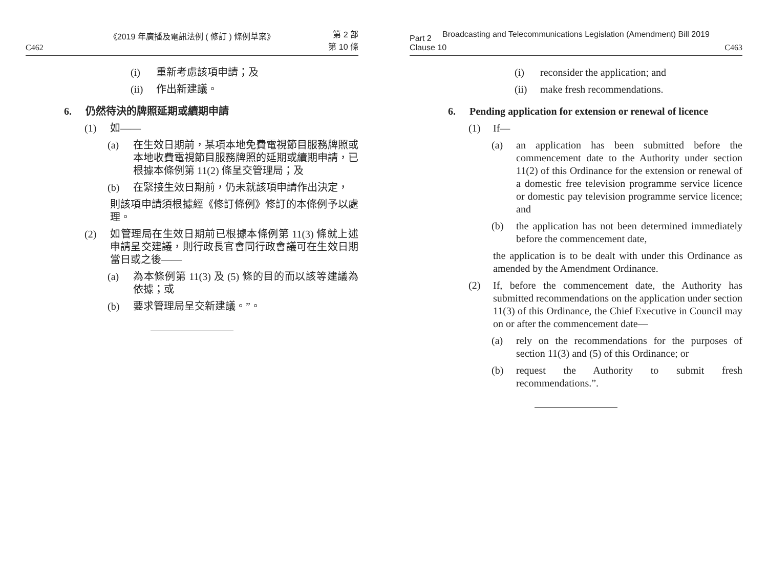《2019 年廣播及電訊法例 ( 修訂 ) 條例草案》
C462 第 2 部
第 10 條
(i) 重新考慮該項申請；及
(ii) 作出新建議。
6. 仍然待決的牌照延期或續期申請
(1) 如——
(a) 在生效日期前，某項本地免費電視節目服務牌照或本地收費電視節目服務牌照的延期或續期申請，已根據本條例第 11(2) 條呈交管理局；及
(b) 在緊接生效日期前，仍未就該項申請作出決定，
則該項申請須根據經《修訂條例》修訂的本條例予以處理。
(2) 如管理局在生效日期前已根據本條例第 11(3) 條就上述申請呈交建議，則行政長官會同行政會議可在生效日期當日或之後——
(a) 為本條例第 11(3) 及 (5) 條的目的而以該等建議為依據；或
(b) 要求管理局呈交新建議。”。
Broadcasting and Telecommunications Legislation (Amendment) Bill 2019
Part 2
Clause 10 C463
(i) reconsider the application; and
(ii) make fresh recommendations.
6. Pending application for extension or renewal of licence
(1) If—
(a) an application has been submitted before the commencement date to the Authority under section 11(2) of this Ordinance for the extension or renewal of a domestic free television programme service licence or domestic pay television programme service licence; and
(b) the application has not been determined immediately before the commencement date,
the application is to be dealt with under this Ordinance as amended by the Amendment Ordinance.
(2) If, before the commencement date, the Authority has submitted recommendations on the application under section 11(3) of this Ordinance, the Chief Executive in Council may on or after the commencement date—
(a) rely on the recommendations for the purposes of section 11(3) and (5) of this Ordinance; or
(b) request the Authority to submit fresh recommendations.”.